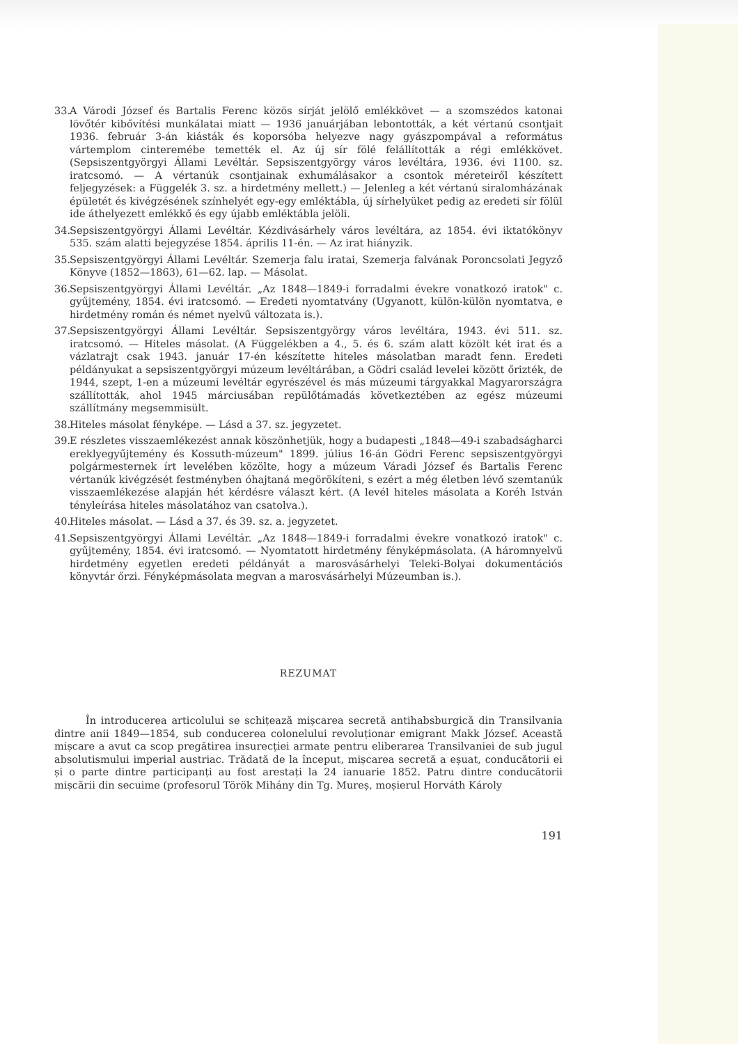33. A Várodi József és Bartalis Ferenc közös sírját jelölő emlékkövet — a szomszédos katonai lövőtér kibővítési munkálatai miatt — 1936 januárjában lebontották, a két vértanú csontjait 1936. február 3-án kiásták és koporsóba helyezve nagy gyászpompával a református vártemplom cinteremébe temették el. Az új sír fölé felállították a régi emlékkövet. (Sepsiszentgyörgyi Állami Levéltár. Sepsiszentgyörgy város levéltára, 1936. évi 1100. sz. iratcsomó. — A vértanúk csontjainak exhumálásakor a csontok méreteiről készített feljegyzések: a Függelék 3. sz. a hirdetmény mellett.) — Jelenleg a két vértanú siralomházának épületét és kivégzésének színhelyét egy-egy emléktábla, új sírhelyüket pedig az eredeti sír fölül ide áthelyezett emlékkő és egy újabb emléktábla jelöli.
34. Sepsiszentgyörgyi Állami Levéltár. Kézdivásárhely város levéltára, az 1854. évi iktatókönyv 535. szám alatti bejegyzése 1854. április 11-én. — Az irat hiányzik.
35. Sepsiszentgyörgyi Állami Levéltár. Szemerja falu iratai, Szemerja falvának Poroncsolati Jegyző Könyve (1852—1863), 61—62. lap. — Másolat.
36. Sepsiszentgyörgyi Állami Levéltár. „Az 1848—1849-i forradalmi évekre vonatkozó iratok" c. gyűjtemény, 1854. évi iratcsomó. — Eredeti nyomtatvány (Ugyanott, külön-külön nyomtatva, e hirdetmény román és német nyelvű változata is.).
37. Sepsiszentgyörgyi Állami Levéltár. Sepsiszentgyörgy város levéltára, 1943. évi 511. sz. iratcsomó. — Hiteles másolat. (A Függelékben a 4., 5. és 6. szám alatt közölt két irat és a vázlatrajt csak 1943. január 17-én készítette hiteles másolatban maradt fenn. Eredeti példányukat a sepsiszentgyörgyi múzeum levéltárában, a Gödri család levelei között őrizték, de 1944, szept, 1-en a múzeumi levéltár egyrészével és más múzeumi tárgyakkal Magyarországra szállították, ahol 1945 márciusában repülőtámadás következtében az egész múzeumi szállítmány megsemmisült.
38. Hiteles másolat fényképe. — Lásd a 37. sz. jegyzetet.
39. E részletes visszaemlékezést annak köszönhetjük, hogy a budapesti „1848—49-i szabadságharci ereklyegyűjtemény és Kossuth-múzeum" 1899. július 16-án Gödri Ferenc sepsiszentgyörgyi polgármesternek írt levelében közölte, hogy a múzeum Váradi József és Bartalis Ferenc vértanúk kivégzését festményben óhajtaná megörökíteni, s ezért a még életben lévő szemtanúk visszaemlékezése alapján hét kérdésre választ kért. (A levél hiteles másolata a Koréh István tényleírása hiteles másolatához van csatolva.).
40. Hiteles másolat. — Lásd a 37. és 39. sz. a. jegyzetet.
41. Sepsiszentgyörgyi Állami Levéltár. „Az 1848—1849-i forradalmi évekre vonatkozó iratok" c. gyűjtemény, 1854. évi iratcsomó. — Nyomtatott hirdetmény fényképmásolata. (A háromnyelvű hirdetmény egyetlen eredeti példányát a marosvásárhelyi Teleki-Bolyai dokumentációs könyvtár őrzi. Fényképmásolata megvan a marosvásárhelyi Múzeumban is.).
REZUMAT
În introducerea articolului se schițează mișcarea secretă antihabsburgică din Transilvania dintre anii 1849—1854, sub conducerea colonelului revoluționar emigrant Makk József. Această mișcare a avut ca scop pregătirea insurecției armate pentru eliberarea Transilvaniei de sub jugul absolutismului imperial austriac. Trădată de la început, mișcarea secretă a eșuat, conducătorii ei și o parte dintre participanți au fost arestați la 24 ianuarie 1852. Patru dintre conducătorii mișcării din secuime (profesorul Török Mihány din Tg. Mureș, moșierul Horváth Károly
191